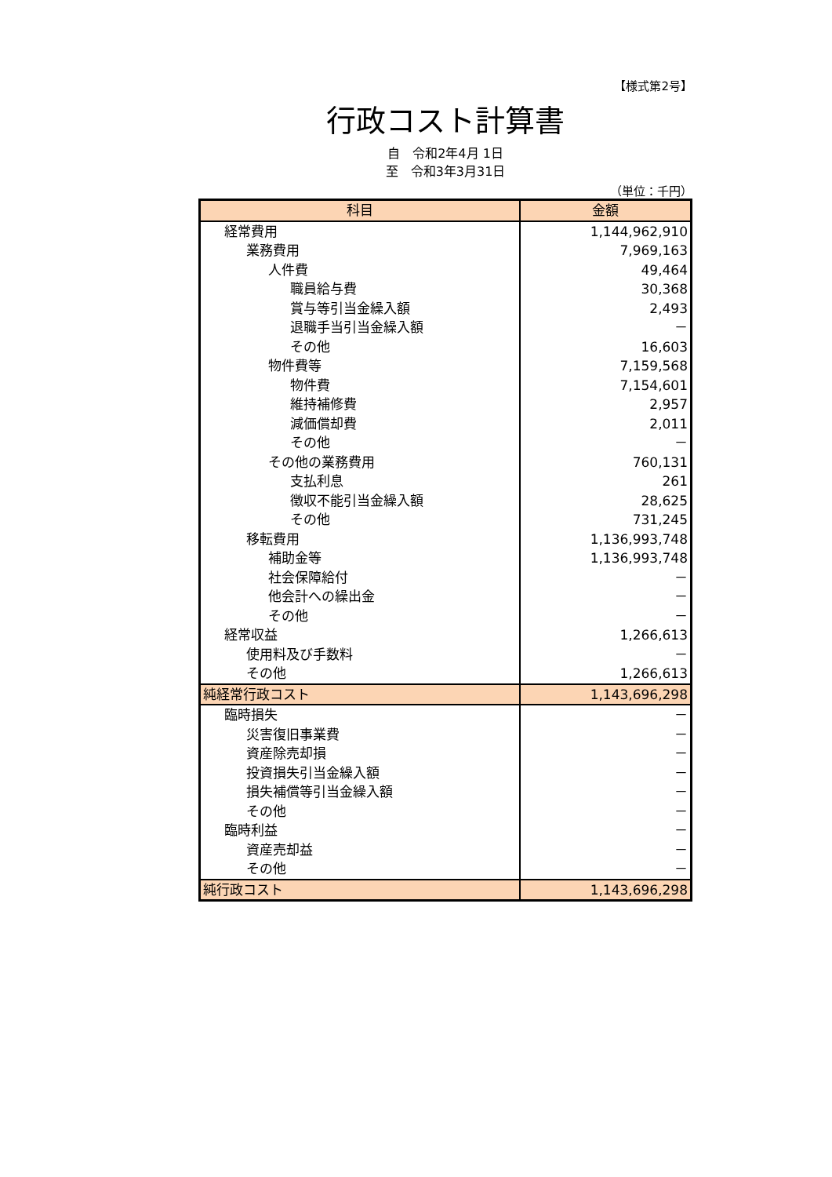【様式第2号】
行政コスト計算書
自　令和2年4月 1日
至　令和3年3月31日
（単位：千円）
| 科目 | 金額 |
| --- | --- |
| 経常費用 | 1,144,962,910 |
| 業務費用 | 7,969,163 |
| 人件費 | 49,464 |
| 職員給与費 | 30,368 |
| 賞与等引当金繰入額 | 2,493 |
| 退職手当引当金繰入額 | － |
| その他 | 16,603 |
| 物件費等 | 7,159,568 |
| 物件費 | 7,154,601 |
| 維持補修費 | 2,957 |
| 減価償却費 | 2,011 |
| その他 | － |
| その他の業務費用 | 760,131 |
| 支払利息 | 261 |
| 徴収不能引当金繰入額 | 28,625 |
| その他 | 731,245 |
| 移転費用 | 1,136,993,748 |
| 補助金等 | 1,136,993,748 |
| 社会保障給付 | － |
| 他会計への繰出金 | － |
| その他 | － |
| 経常収益 | 1,266,613 |
| 使用料及び手数料 | － |
| その他 | 1,266,613 |
| 純経常行政コスト | 1,143,696,298 |
| 臨時損失 | － |
| 災害復旧事業費 | － |
| 資産除売却損 | － |
| 投資損失引当金繰入額 | － |
| 損失補償等引当金繰入額 | － |
| その他 | － |
| 臨時利益 | － |
| 資産売却益 | － |
| その他 | － |
| 純行政コスト | 1,143,696,298 |